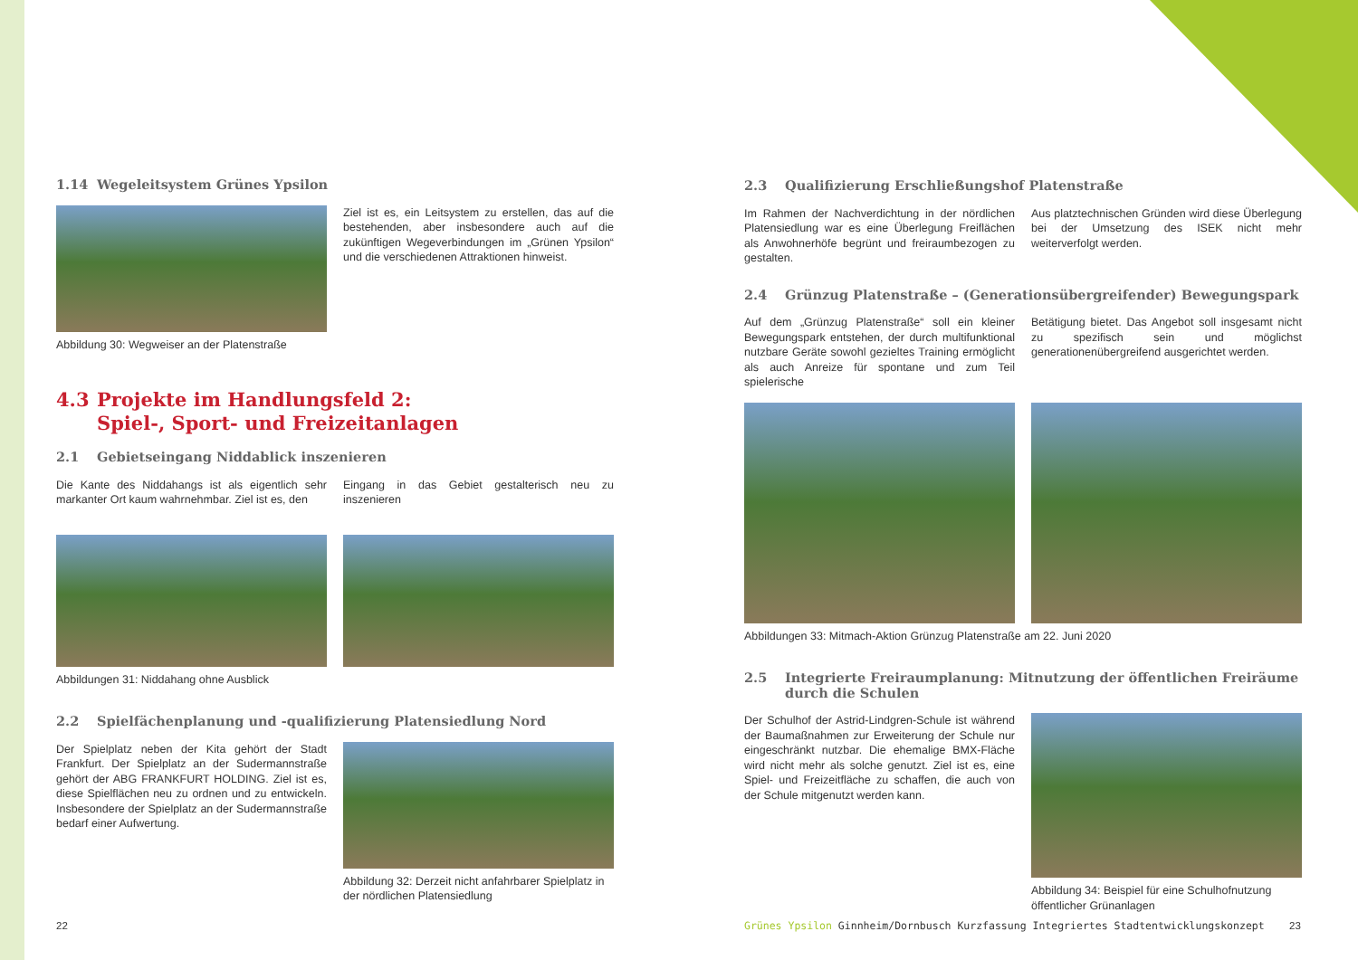1.14 Wegeleitsystem Grünes Ypsilon
Abbildung 30: Wegweiser an der Platenstraße
Ziel ist es, ein Leitsystem zu erstellen, das auf die bestehenden, aber insbesondere auch auf die zukünftigen Wegeverbindungen im „Grünen Ypsilon“ und die verschiedenen Attraktionen hinweist.
4.3 Projekte im Handlungsfeld 2:
Spiel-, Sport- und Freizeitanlagen
2.1 Gebietseingang Niddablick inszenieren
Die Kante des Niddahangs ist als eigentlich sehr markanter Ort kaum wahrnehmbar. Ziel ist es, den
Eingang in das Gebiet gestalterisch neu zu inszenieren
Abbildungen 31: Niddahang ohne Ausblick
2.2 Spielfächenplanung und -qualifizierung Platensiedlung Nord
Der Spielplatz neben der Kita gehört der Stadt Frankfurt. Der Spielplatz an der Sudermannstraße gehört der ABG FRANKFURT HOLDING. Ziel ist es, diese Spielflächen neu zu ordnen und zu entwickeln. Insbesondere der Spielplatz an der Sudermannstraße bedarf einer Aufwertung.
Abbildung 32: Derzeit nicht anfahrbarer Spielplatz in der nördlichen Platensiedlung
22
2.3 Qualifizierung Erschließungshof Platenstraße
Im Rahmen der Nachverdichtung in der nördlichen Platensiedlung war es eine Überlegung Freiflächen als Anwohnerhöfe begrünt und freiraumbezogen zu gestalten.
Aus platztechnischen Gründen wird diese Überlegung bei der Umsetzung des ISEK nicht mehr weiterverfolgt werden.
2.4 Grünzug Platenstraße – (Generationsübergreifender) Bewegungspark
Auf dem „Grünzug Platenstraße“ soll ein kleiner Bewegungspark entstehen, der durch multifunktional nutzbare Geräte sowohl gezieltes Training ermöglicht als auch Anreize für spontane und zum Teil spielerische
Betätigung bietet. Das Angebot soll insgesamt nicht zu spezifisch sein und möglichst generationenübergreifend ausgerichtet werden.
Abbildungen 33: Mitmach-Aktion Grünzug Platenstraße am 22. Juni 2020
2.5 Integrierte Freiraumplanung: Mitnutzung der öffentlichen Freiräume durch die Schulen
Der Schulhof der Astrid-Lindgren-Schule ist während der Baumaßnahmen zur Erweiterung der Schule nur eingeschränkt nutzbar. Die ehemalige BMX-Fläche wird nicht mehr als solche genutzt. Ziel ist es, eine Spiel- und Freizeitfläche zu schaffen, die auch von der Schule mitgenutzt werden kann.
Abbildung 34: Beispiel für eine Schulhofnutzung öffentlicher Grünanlagen
Grünes Ypsilon Ginnheim/Dornbusch Kurzfassung Integriertes Stadtentwicklungskonzept
23